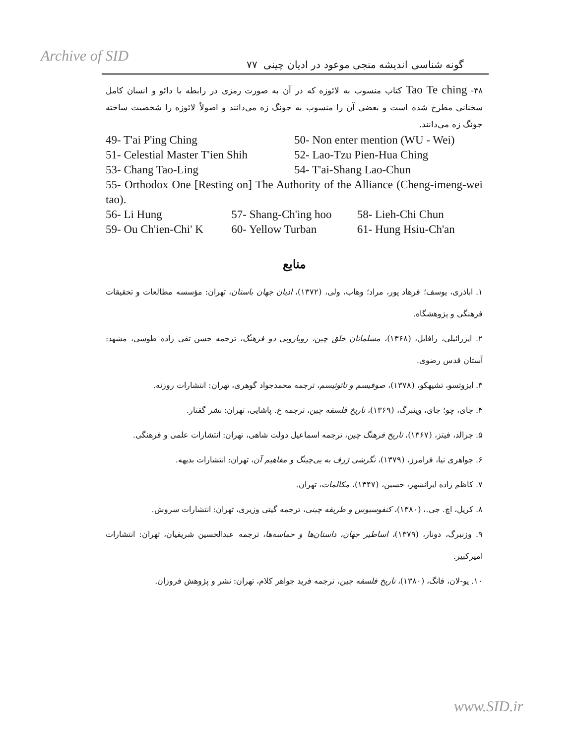Archive of SID گونه شناسی اندیشه منجی موعود در ادیان چینی ۷۷
۴۸- Tao Te ching کتاب منسوب به لائوزه که در آن به صورت رمزی در رابطه با دائو و انسان کامل سخنانی مطرح شده است و بعضی آن را منسوب به جونگ زه می‌دانند و اصولاً لائوزه را شخصیت ساخته جونگ زه می‌دانند.
49- T'ai P'ing Ching 50- Non enter mention (WU - Wei)
51- Celestial Master T'ien Shih 52- Lao-Tzu Pien-Hua Ching
53- Chang Tao-Ling 54- T'ai-Shang Lao-Chun
55- Orthodox One [Resting on] The Authority of the Alliance (Cheng-imeng-wei tao).
56- Li Hung 57- Shang-Ch'ing hoo 58- Lieh-Chi Chun
59- Ou Ch'ien-Chi' K 60- Yellow Turban 61- Hung Hsiu-Ch'an
منابع
۱. اباذری، یوسف؛ فرهاد پور، مراد؛ وهاب، ولی، (۱۳۷۲)، ادیان جهان باستان، تهران: مؤسسه مطالعات و تحقیقات فرهنگی و پژوهشگاه.
۲. ایزرائیلی، رافایل، (۱۳۶۸)، مسلمانان خلق چین، رویارویی دو فرهنگ، ترجمه حسن تقی زاده طوسی، مشهد: آستان قدس رضوی.
۳. ایزوتسو، تشیهکو، (۱۳۷۸)، صوفیسم و تائوئیسم، ترجمه محمدجواد گوهری، تهران: انتشارات روزنه.
۴. جای، چو؛ جای، وینبرگ، (۱۳۶۹)، تاریخ فلسفه چین، ترجمه ع. پاشایی، تهران: نشر گفتار.
۵. جرالد، فیتز، (۱۳۶۷)، تاریخ فرهنگ چین، ترجمه اسماعیل دولت شاهی، تهران: انتشارات علمی و فرهنگی.
۶. جواهری نیا، فرامرز، (۱۳۷۹)، نگرشی ژرف به یی‌چینگ و مفاهیم آن، تهران: انتشارات بدیهه.
۷. کاظم زاده ایرانشهر، حسین، (۱۳۴۷)، مکالمات، تهران.
۸. کریل، اچ. جی.، (۱۳۸۰)، کنفوسیوس و طریقه چینی، ترجمه گیتی وزیری، تهران: انتشارات سروش.
۹. وزنبرگ، دونار، (۱۳۷۹)، اساطیر جهان، داستان‌ها و حماسه‌ها، ترجمه عبدالحسین شریفیان، تهران: انتشارات امیرکبیر.
۱۰. یو-لان، فانگ، (۱۳۸۰)، تاریخ فلسفه چین، ترجمه فرید جواهر کلام، تهران: نشر و پژوهش فروزان.
www.SID.ir